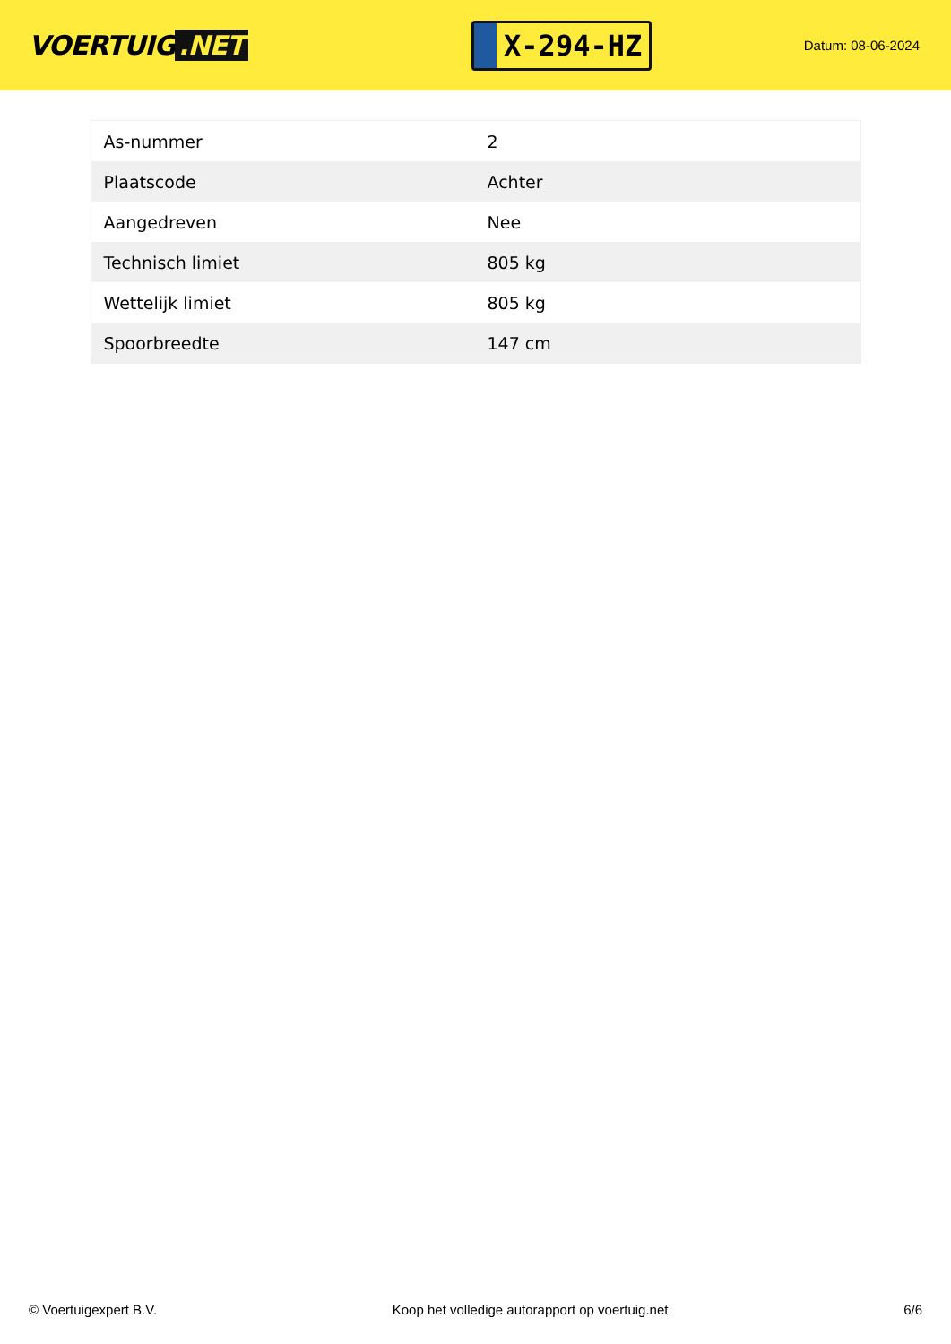VOERTUIG.NET
X-294-HZ
Datum: 08-06-2024
| As-nummer | 2 |
| Plaatscode | Achter |
| Aangedreven | Nee |
| Technisch limiet | 805 kg |
| Wettelijk limiet | 805 kg |
| Spoorbreedte | 147 cm |
© Voertuigexpert B.V. Koop het volledige autorapport op voertuig.net 6/6